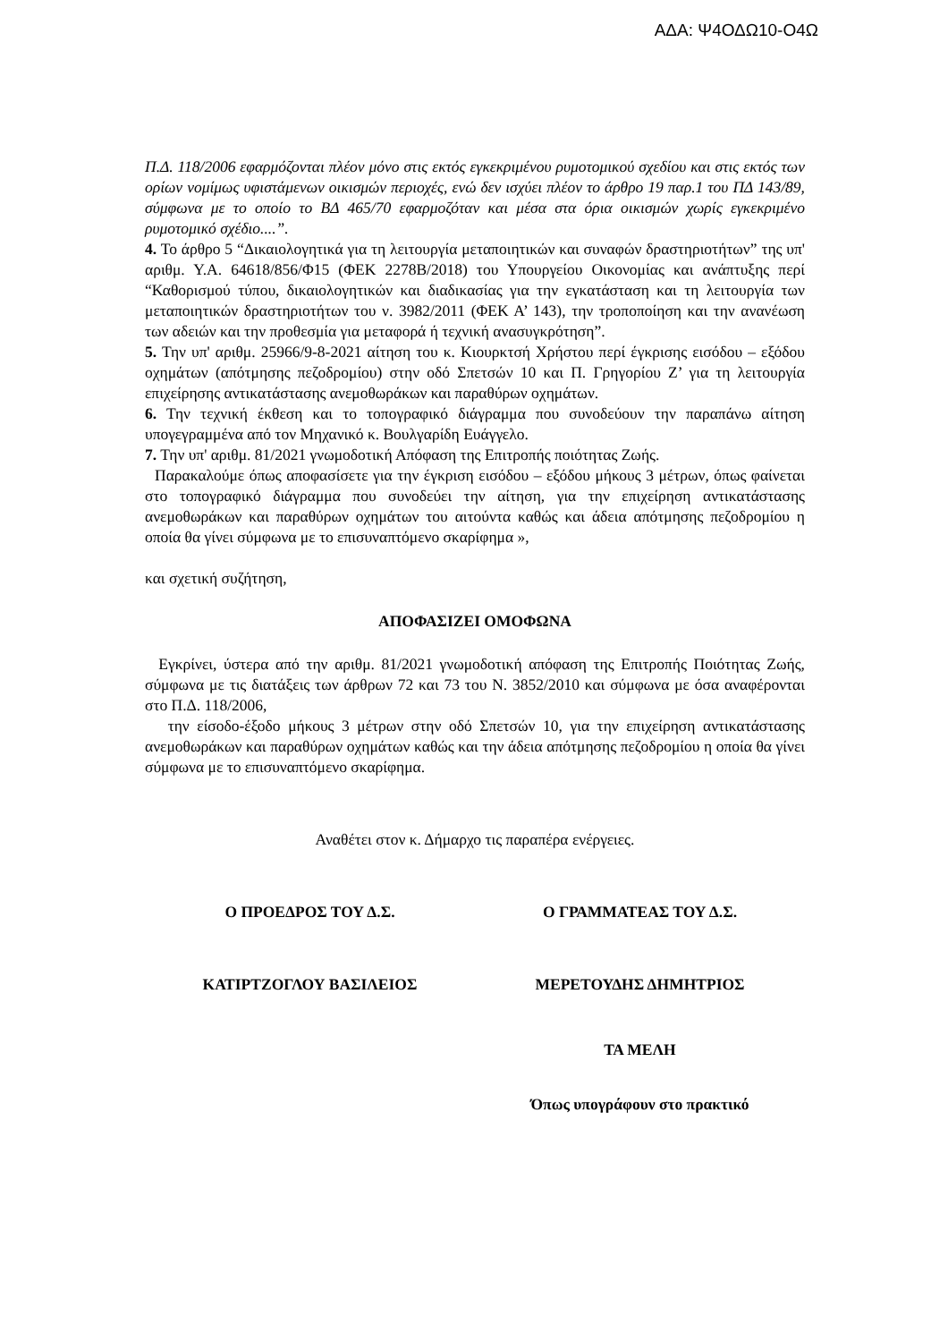ΑΔΑ: Ψ4ΟΔΩ10-Ο4Ω
Π.Δ. 118/2006 εφαρμόζονται πλέον μόνο στις εκτός εγκεκριμένου ρυμοτομικού σχεδίου και στις εκτός των ορίων νομίμως υφιστάμενων οικισμών περιοχές, ενώ δεν ισχύει πλέον το άρθρο 19 παρ.1 του ΠΔ 143/89, σύμφωνα με το οποίο το ΒΔ 465/70 εφαρμοζόταν και μέσα στα όρια οικισμών χωρίς εγκεκριμένο ρυμοτομικό σχέδιο....”.
4. Το άρθρο 5 “Δικαιολογητικά για τη λειτουργία μεταποιητικών και συναφών δραστηριοτήτων” της υπ' αριθμ. Υ.Α. 64618/856/Φ15 (ΦΕΚ 2278Β/2018) του Υπουργείου Οικονομίας και ανάπτυξης περί “Καθορισμού τύπου, δικαιολογητικών και διαδικασίας για την εγκατάσταση και τη λειτουργία των μεταποιητικών δραστηριοτήτων του ν. 3982/2011 (ΦΕΚ Α’ 143), την τροποποίηση και την ανανέωση των αδειών και την προθεσμία για μεταφορά ή τεχνική ανασυγκρότηση”.
5. Την υπ' αριθμ. 25966/9-8-2021 αίτηση του κ. Κιουρκτσή Χρήστου περί έγκρισης εισόδου – εξόδου οχημάτων (απότμησης πεζοδρομίου) στην οδό Σπετσών 10 και Π. Γρηγορίου Ζ’ για τη λειτουργία επιχείρησης αντικατάστασης ανεμοθωράκων και παραθύρων οχημάτων.
6. Την τεχνική έκθεση και το τοπογραφικό διάγραμμα που συνοδεύουν την παραπάνω αίτηση υπογεγραμμένα από τον Μηχανικό κ. Βουλγαρίδη Ευάγγελο.
7. Την υπ' αριθμ. 81/2021 γνωμοδοτική Απόφαση της Επιτροπής ποιότητας Ζωής.
Παρακαλούμε όπως αποφασίσετε για την έγκριση εισόδου – εξόδου μήκους 3 μέτρων, όπως φαίνεται στο τοπογραφικό διάγραμμα που συνοδεύει την αίτηση, για την επιχείρηση αντικατάστασης ανεμοθωράκων και παραθύρων οχημάτων του αιτούντα καθώς και άδεια απότμησης πεζοδρομίου η οποία θα γίνει σύμφωνα με το επισυναπτόμενο σκαρίφημα »,
και σχετική συζήτηση,
ΑΠΟΦΑΣΙΖΕΙ ΟΜΟΦΩΝΑ
Εγκρίνει, ύστερα από την αριθμ. 81/2021 γνωμοδοτική απόφαση της Επιτροπής Ποιότητας Ζωής, σύμφωνα με τις διατάξεις των άρθρων 72 και 73 του Ν. 3852/2010 και σύμφωνα με όσα αναφέρονται στο Π.Δ. 118/2006,
την είσοδο-έξοδο μήκους 3 μέτρων στην οδό Σπετσών 10, για την επιχείρηση αντικατάστασης ανεμοθωράκων και παραθύρων οχημάτων καθώς και την άδεια απότμησης πεζοδρομίου η οποία θα γίνει σύμφωνα με το επισυναπτόμενο σκαρίφημα.
Αναθέτει στον κ. Δήμαρχο τις παραπέρα ενέργειες.
Ο ΠΡΟΕΔΡΟΣ ΤΟΥ Δ.Σ. Ο ΓΡΑΜΜΑΤΕΑΣ ΤΟΥ Δ.Σ.
ΚΑΤΙΡΤΖΟΓΛΟΥ ΒΑΣΙΛΕΙΟΣ ΜΕΡΕΤΟΥΔΗΣ ΔΗΜΗΤΡΙΟΣ
ΤΑ ΜΕΛΗ
Όπως υπογράφουν στο πρακτικό